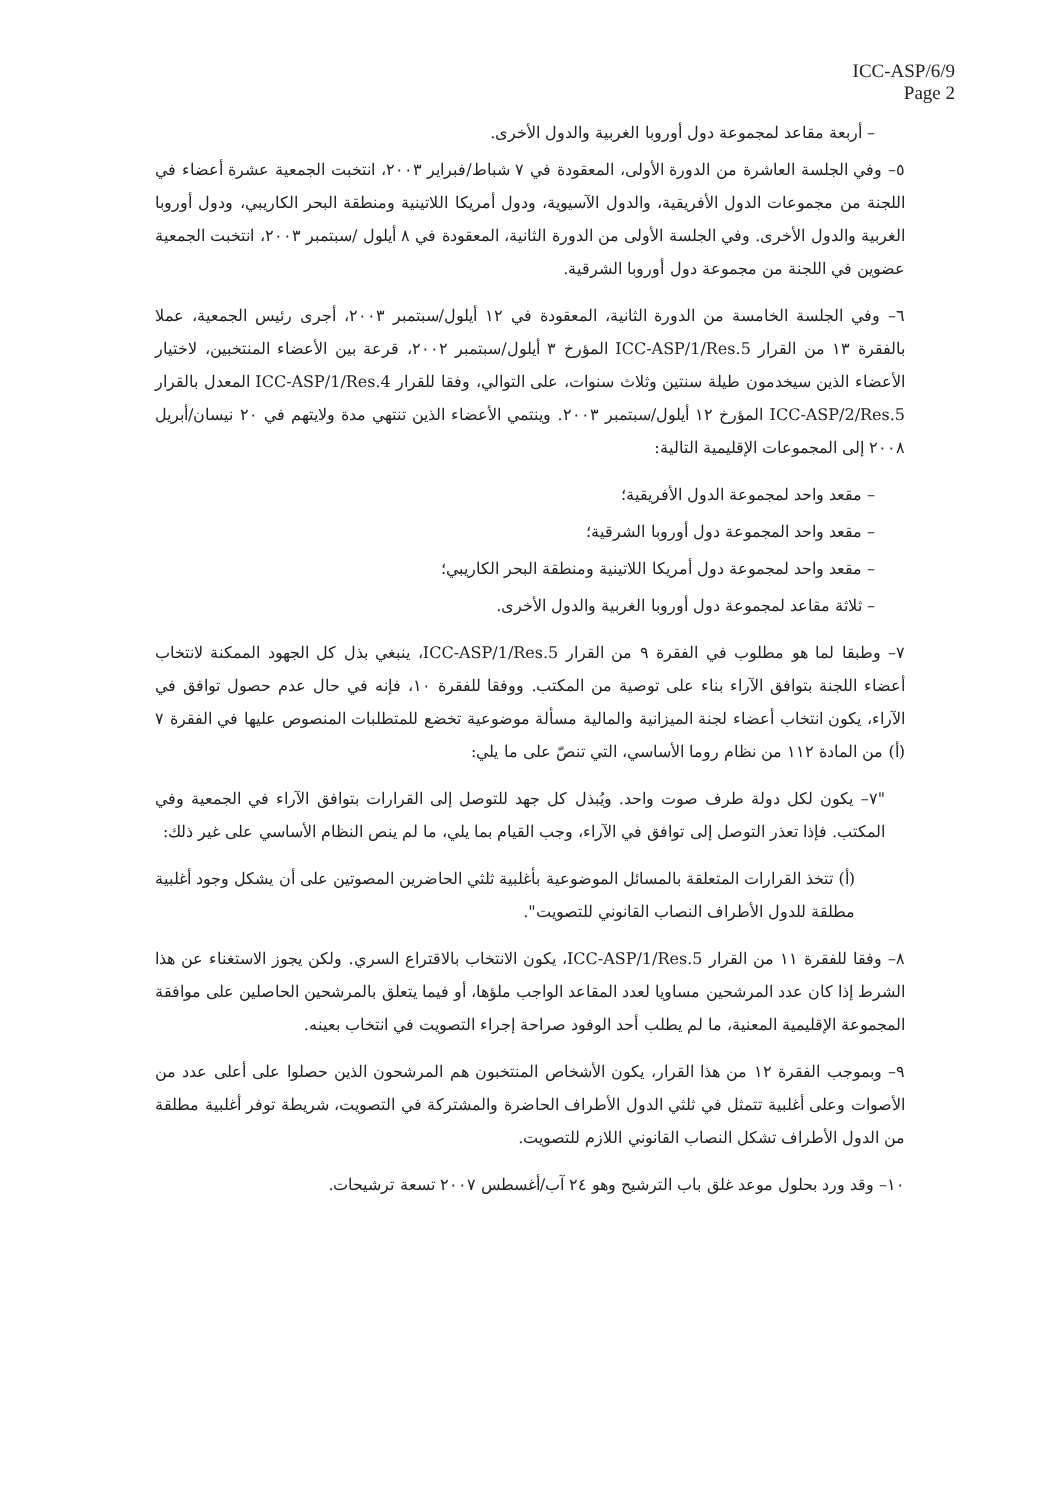ICC-ASP/6/9
Page 2
– أربعة مقاعد لمجموعة دول أوروبا الغربية والدول الأخرى.
٥– وفي الجلسة العاشرة من الدورة الأولى، المعقودة في ٧ شباط/فبراير ٢٠٠٣، انتخبت الجمعية عشرة أعضاء في اللجنة من مجموعات الدول الأفريقية، والدول الآسيوية، ودول أمريكا اللاتينية ومنطقة البحر الكاريبي، ودول أوروبا الغربية والدول الأخرى. وفي الجلسة الأولى من الدورة الثانية، المعقودة في ٨ أيلول /سبتمبر ٢٠٠٣، انتخبت الجمعية عضوين في اللجنة من مجموعة دول أوروبا الشرقية.
٦– وفي الجلسة الخامسة من الدورة الثانية، المعقودة في ١٢ أيلول/سبتمبر ٢٠٠٣، أجرى رئيس الجمعية، عملا بالفقرة ١٣ من القرار ICC-ASP/1/Res.5 المؤرخ ٣ أيلول/سبتمبر ٢٠٠٢، قرعة بين الأعضاء المنتخبين، لاختيار الأعضاء الذين سيخدمون طيلة سنتين وثلاث سنوات، على التوالي، وفقا للقرار ICC-ASP/1/Res.4 المعدل بالقرار ICC-ASP/2/Res.5 المؤرخ ١٢ أيلول/سبتمبر ٢٠٠٣. وينتمي الأعضاء الذين تنتهي مدة ولايتهم في ٢٠ نيسان/أبريل ٢٠٠٨ إلى المجموعات الإقليمية التالية:
– مقعد واحد لمجموعة الدول الأفريقية؛
– مقعد واحد المجموعة دول أوروبا الشرقية؛
– مقعد واحد لمجموعة دول أمريكا اللاتينية ومنطقة البحر الكاريبي؛
– ثلاثة مقاعد لمجموعة دول أوروبا الغربية والدول الأخرى.
٧– وطبقا لما هو مطلوب في الفقرة ٩ من القرار ICC-ASP/1/Res.5، ينبغي بذل كل الجهود الممكنة لانتخاب أعضاء اللجنة بتوافق الآراء بناء على توصية من المكتب. ووفقا للفقرة ١٠، فإنه في حال عدم حصول توافق في الآراء، يكون انتخاب أعضاء لجنة الميزانية والمالية مسألة موضوعية تخضع للمتطلبات المنصوص عليها في الفقرة ٧ (أ) من المادة ١١٢ من نظام روما الأساسي، التي تنصّ على ما يلي:
"٧– يكون لكل دولة طرف صوت واحد. ويُبذل كل جهد للتوصل إلى القرارات بتوافق الآراء في الجمعية وفي المكتب. فإذا تعذر التوصل إلى توافق في الآراء، وجب القيام بما يلي، ما لم ينص النظام الأساسي على غير ذلك:
(أ) تتخذ القرارات المتعلقة بالمسائل الموضوعية بأغلبية ثلثي الحاضرين المصوتين على أن يشكل وجود أغلبية مطلقة للدول الأطراف النصاب القانوني للتصويت".
٨– وفقا للفقرة ١١ من القرار ICC-ASP/1/Res.5، يكون الانتخاب بالاقتراع السري. ولكن يجوز الاستغناء عن هذا الشرط إذا كان عدد المرشحين مساويا لعدد المقاعد الواجب ملؤها، أو فيما يتعلق بالمرشحين الحاصلين على موافقة المجموعة الإقليمية المعنية، ما لم يطلب أحد الوفود صراحة إجراء التصويت في انتخاب بعينه.
٩– وبموجب الفقرة ١٢ من هذا القرار، يكون الأشخاص المنتخبون هم المرشحون الذين حصلوا على أعلى عدد من الأصوات وعلى أغلبية تتمثل في ثلثي الدول الأطراف الحاضرة والمشتركة في التصويت، شريطة توفر أغلبية مطلقة من الدول الأطراف تشكل النصاب القانوني اللازم للتصويت.
١٠– وقد ورد بحلول موعد غلق باب الترشيح وهو ٢٤ آب/أغسطس ٢٠٠٧ تسعة ترشيحات.